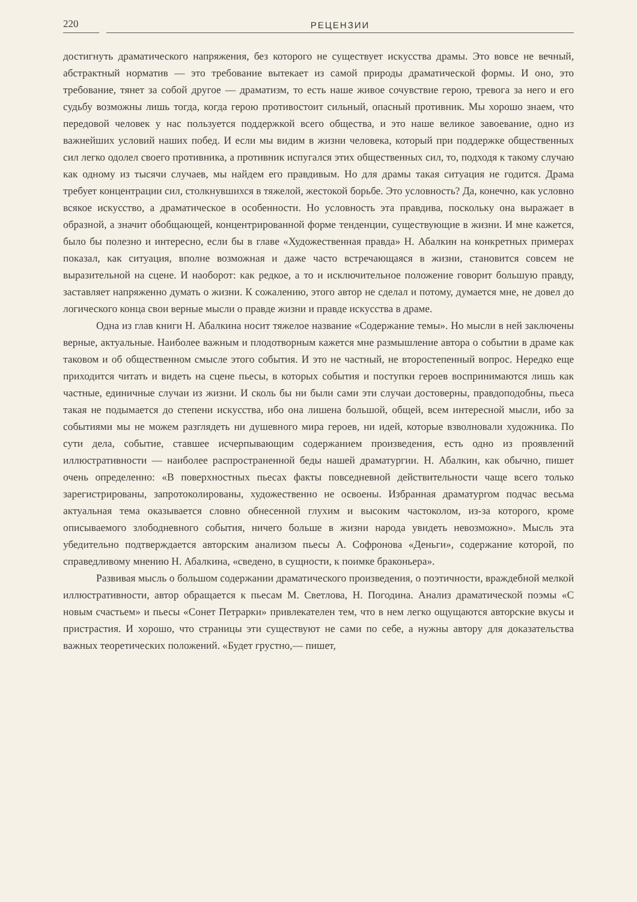220 РЕЦЕНЗИИ
достигнуть драматического напряжения, без которого не существует искусства драмы. Это вовсе не вечный, абстрактный норматив — это требование вытекает из самой природы драматической формы. И оно, это требование, тянет за собой другое — драматизм, то есть наше живое сочувствие герою, тревога за него и его судьбу возможны лишь тогда, когда герою противостоит сильный, опасный противник. Мы хорошо знаем, что передовой человек у нас пользуется поддержкой всего общества, и это наше великое завоевание, одно из важнейших условий наших побед. И если мы видим в жизни человека, который при поддержке общественных сил легко одолел своего противника, а противник испугался этих общественных сил, то, подходя к такому случаю как одному из тысячи случаев, мы найдем его правдивым. Но для драмы такая ситуация не годится. Драма требует концентрации сил, столкнувшихся в тяжелой, жестокой борьбе. Это условность? Да, конечно, как условно всякое искусство, а драматическое в особенности. Но условность эта правдива, поскольку она выражает в образной, а значит обобщающей, концентрированной форме тенденции, существующие в жизни. И мне кажется, было бы полезно и интересно, если бы в главе «Художественная правда» Н. Абалкин на конкретных примерах показал, как ситуация, вполне возможная и даже часто встречающаяся в жизни, становится совсем не выразительной на сцене. И наоборот: как редкое, а то и исключительное положение говорит большую правду, заставляет напряженно думать о жизни. К сожалению, этого автор не сделал и потому, думается мне, не довел до логического конца свои верные мысли о правде жизни и правде искусства в драме.
Одна из глав книги Н. Абалкина носит тяжелое название «Содержание темы». Но мысли в ней заключены верные, актуальные. Наиболее важным и плодотворным кажется мне размышление автора о событии в драме как таковом и об общественном смысле этого события. И это не частный, не второстепенный вопрос. Нередко еще приходится читать и видеть на сцене пьесы, в которых события и поступки героев воспринимаются лишь как частные, единичные случаи из жизни. И сколь бы ни были сами эти случаи достоверны, правдоподобны, пьеса такая не подымается до степени искусства, ибо она лишена большой, общей, всем интересной мысли, ибо за событиями мы не можем разглядеть ни душевного мира героев, ни идей, которые взволновали художника. По сути дела, событие, ставшее исчерпывающим содержанием произведения, есть одно из проявлений иллюстративности — наиболее распространенной беды нашей драматургии. Н. Абалкин, как обычно, пишет очень определенно: «В поверхностных пьесах факты повседневной действительности чаще всего только зарегистрированы, запротоколированы, художественно не освоены. Избранная драматургом подчас весьма актуальная тема оказывается словно обнесенной глухим и высоким частоколом, из-за которого, кроме описываемого злободневного события, ничего больше в жизни народа увидеть невозможно». Мысль эта убедительно подтверждается авторским анализом пьесы А. Софронова «Деньги», содержание которой, по справедливому мнению Н. Абалкина, «сведено, в сущности, к поимке браконьера».
Развивая мысль о большом содержании драматического произведения, о поэтичности, враждебной мелкой иллюстративности, автор обращается к пьесам М. Светлова, Н. Погодина. Анализ драматической поэмы «С новым счастьем» и пьесы «Сонет Петрарки» привлекателен тем, что в нем легко ощущаются авторские вкусы и пристрастия. И хорошо, что страницы эти существуют не сами по себе, а нужны автору для доказательства важных теоретических положений. «Будет грустно,— пишет,